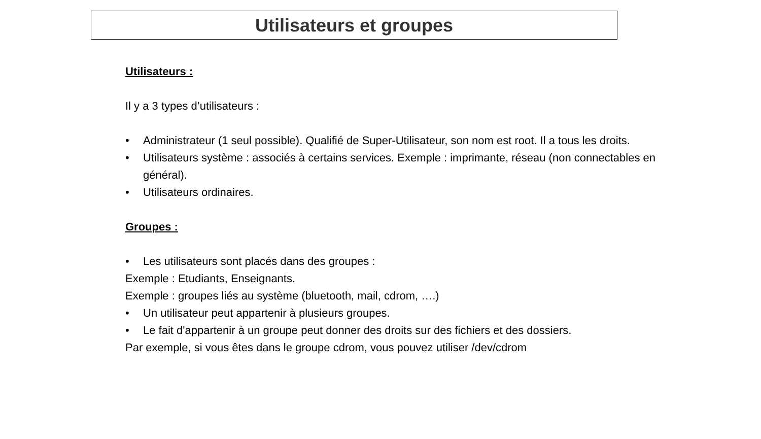Utilisateurs et groupes
Utilisateurs :
Il y a 3 types d’utilisateurs :
• Administrateur (1 seul possible). Qualifié de Super-Utilisateur, son nom est root. Il a tous les droits.
• Utilisateurs système : associés à certains services. Exemple : imprimante, réseau (non connectables en général).
• Utilisateurs ordinaires.
Groupes :
• Les utilisateurs sont placés dans des groupes :
Exemple : Etudiants, Enseignants.
Exemple : groupes liés au système (bluetooth, mail, cdrom, ….)
• Un utilisateur peut appartenir à plusieurs groupes.
• Le fait d'appartenir à un groupe peut donner des droits sur des fichiers et des dossiers.
Par exemple, si vous êtes dans le groupe cdrom, vous pouvez utiliser /dev/cdrom